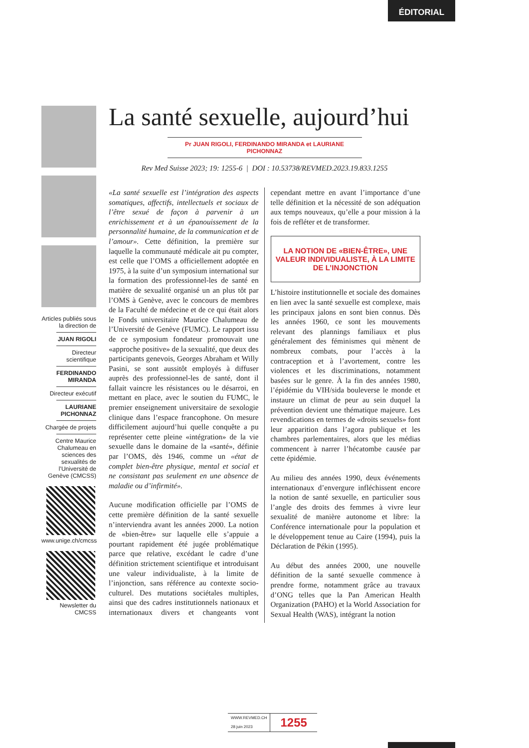ÉDITORIAL
Articles publiés sous la direction de
JUAN RIGOLI
Directeur scientifique
FERDINANDO MIRANDA
Directeur exécutif
LAURIANE PICHONNAZ
Chargée de projets
Centre Maurice Chalumeau en sciences des sexualités de l’Université de Genève (CMCSS)
www.unige.ch/cmcss
Newsletter du CMCSS
La santé sexuelle, aujourd’hui
Pr JUAN RIGOLI, FERDINANDO MIRANDA et LAURIANE PICHONNAZ
Rev Med Suisse 2023; 19: 1255-6 | DOI : 10.53738/REVMED.2023.19.833.1255
«La santé sexuelle est l’intégration des aspects somatiques, affectifs, intellectuels et sociaux de l’être sexué de façon à parvenir à un enrichissement et à un épanouissement de la personnalité humaine, de la communication et de l’amour». Cette définition, la première sur laquelle la communauté médicale ait pu compter, est celle que l’OMS a officiellement adoptée en 1975, à la suite d’un symposium international sur la formation des professionnel-les de santé en matière de sexualité organisé un an plus tôt par l’OMS à Genève, avec le concours de membres de la Faculté de médecine et de ce qui était alors le Fonds universitaire Maurice Chalumeau de l’Université de Genève (FUMC). Le rapport issu de ce symposium fondateur promouvait une «approche positive» de la sexualité, que deux des participants genevois, Georges Abraham et Willy Pasini, se sont aussitôt employés à diffuser auprès des professionnel-les de santé, dont il fallait vaincre les résistances ou le désarroi, en mettant en place, avec le soutien du FUMC, le premier enseignement universitaire de sexologie clinique dans l’espace francophone. On mesure difficilement aujourd’hui quelle conquête a pu représenter cette pleine «intégration» de la vie sexuelle dans le domaine de la «santé», définie par l’OMS, dès 1946, comme un «état de complet bien-être physique, mental et social et ne consistant pas seulement en une absence de maladie ou d’infirmité».
Aucune modification officielle par l’OMS de cette première définition de la santé sexuelle n’interviendra avant les années 2000. La notion de «bien-être» sur laquelle elle s’appuie a pourtant rapidement été jugée problématique parce que relative, excédant le cadre d’une définition strictement scientifique et introduisant une valeur individualiste, à la limite de l’injonction, sans référence au contexte socio-culturel. Des mutations sociétales multiples, ainsi que des cadres institutionnels nationaux et internationaux divers et changeants vont cependant mettre en avant l’importance d’une telle définition et la nécessité de son adéquation aux temps nouveaux, qu’elle a pour mission à la fois de refléter et de transformer.
LA NOTION DE «BIEN-ÊTRE», UNE VALEUR INDIVIDUALISTE, À LA LIMITE DE L’INJONCTION
L’histoire institutionnelle et sociale des domaines en lien avec la santé sexuelle est complexe, mais les principaux jalons en sont bien connus. Dès les années 1960, ce sont les mouvements relevant des plannings familiaux et plus généralement des féminismes qui mènent de nombreux combats, pour l’accès à la contraception et à l’avortement, contre les violences et les discriminations, notamment basées sur le genre. À la fin des années 1980, l’épidémie du VIH/sida bouleverse le monde et instaure un climat de peur au sein duquel la prévention devient une thématique majeure. Les revendications en termes de «droits sexuels» font leur apparition dans l’agora publique et les chambres parlementaires, alors que les médias commencent à narrer l’hécatombe causée par cette épidémie.
Au milieu des années 1990, deux événements internationaux d’envergure infléchissent encore la notion de santé sexuelle, en particulier sous l’angle des droits des femmes à vivre leur sexualité de manière autonome et libre: la Conférence internationale pour la population et le développement tenue au Caire (1994), puis la Déclaration de Pékin (1995).
Au début des années 2000, une nouvelle définition de la santé sexuelle commence à prendre forme, notamment grâce au travaux d’ONG telles que la Pan American Health Organization (PAHO) et la World Association for Sexual Health (WAS), intégrant la notion
WWW.REVMED.CH
28 juin 2023
1255